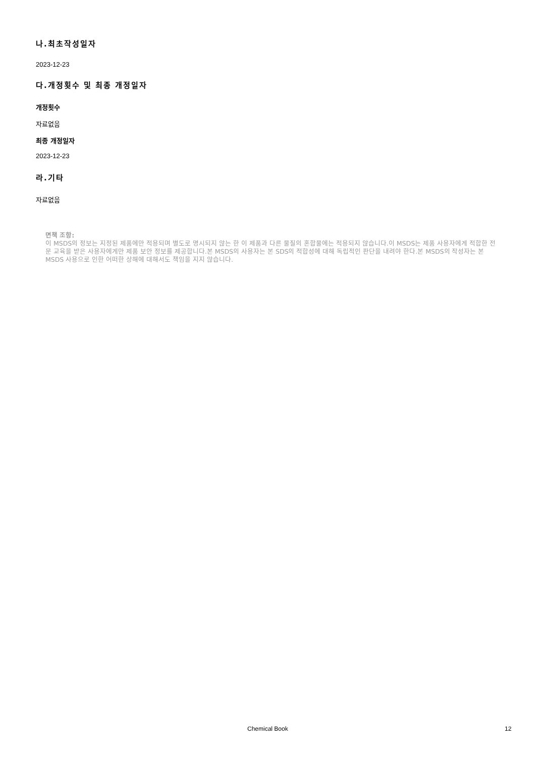나.최초작성일자
2023-12-23
다.개정횟수 및 최종 개정일자
개정횟수
자료없음
최종 개정일자
2023-12-23
라.기타
자료없음
면책 조항:
이 MSDS의 정보는 지정된 제품에만 적용되며 별도로 명시되지 않는 한 이 제품과 다른 물질의 혼합물에는 적용되지 않습니다.이 MSDS는 제품 사용자에게 적합한 전문 교육을 받은 사용자에게만 제품 보안 정보를 제공합니다.본 MSDS의 사용자는 본 SDS의 적합성에 대해 독립적인 판단을 내려야 한다.본 MSDS의 작성자는 본 MSDS 사용으로 인한 어떠한 상해에 대해서도 책임을 지지 않습니다.
Chemical Book 12